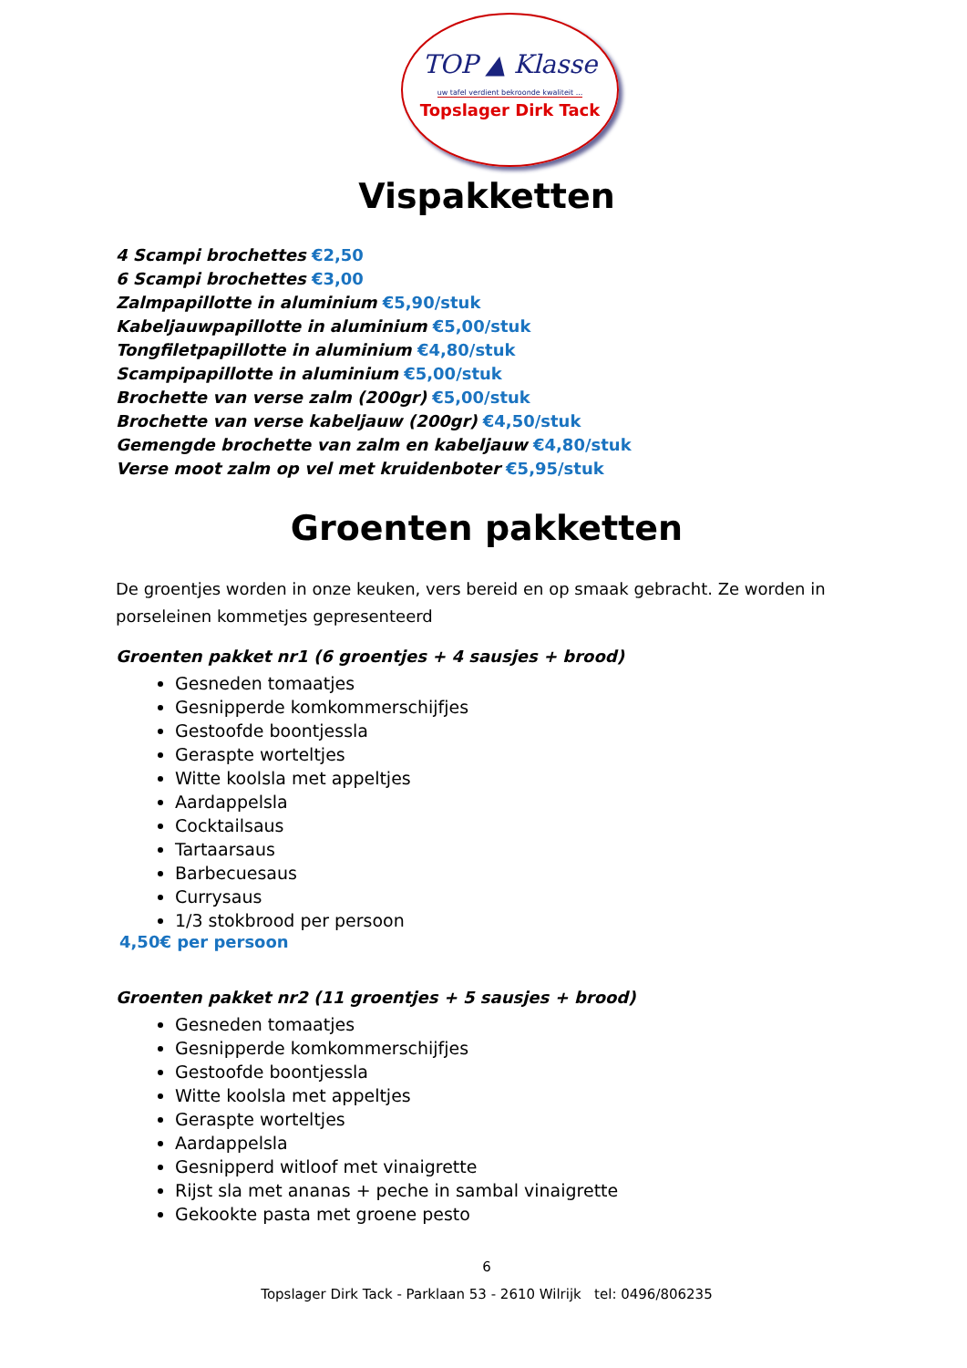TOP ▲ Klasse
uw tafel verdient bekroonde kwaliteit ...
Topslager Dirk Tack
Vispakketten
4 Scampi brochettes €2,50
6 Scampi brochettes €3,00
Zalmpapillotte in aluminium €5,90/stuk
Kabeljauwpapillotte in aluminium €5,00/stuk
Tongfiletpapillotte in aluminium €4,80/stuk
Scampipapillotte in aluminium €5,00/stuk
Brochette van verse zalm (200gr) €5,00/stuk
Brochette van verse kabeljauw (200gr) €4,50/stuk
Gemengde brochette van zalm en kabeljauw €4,80/stuk
Verse moot zalm op vel met kruidenboter €5,95/stuk
Groenten pakketten
De groentjes worden in onze keuken, vers bereid en op smaak gebracht. Ze worden in porseleinen kommetjes gepresenteerd
Groenten pakket nr1 (6 groentjes + 4 sausjes + brood)
Gesneden tomaatjes
Gesnipperde komkommerschijfjes
Gestoofde boontjessla
Geraspte worteltjes
Witte koolsla met appeltjes
Aardappelsla
Cocktailsaus
Tartaarsaus
Barbecuesaus
Currysaus
1/3 stokbrood per persoon
4,50€ per persoon
Groenten pakket nr2 (11 groentjes + 5 sausjes + brood)
Gesneden tomaatjes
Gesnipperde komkommerschijfjes
Gestoofde boontjessla
Witte koolsla met appeltjes
Geraspte worteltjes
Aardappelsla
Gesnipperd witloof met vinaigrette
Rijst sla met ananas + peche in sambal vinaigrette
Gekookte pasta met groene pesto
6
Topslager Dirk Tack - Parklaan 53 - 2610 Wilrijk tel: 0496/806235